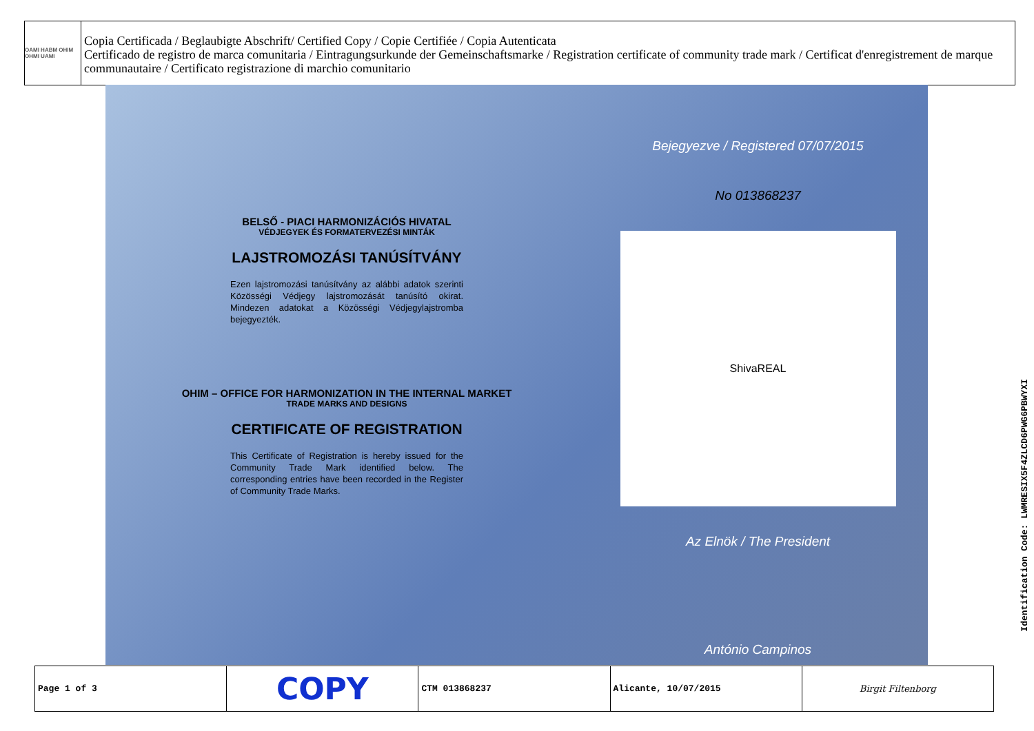OAMI HABM OHIM OHMI UAMI
Copia Certificada / Beglaubigte Abschrift/ Certified Copy / Copie Certifiée / Copia Autenticata
Certificado de registro de marca comunitaria / Eintragungsurkunde der Gemeinschaftsmarke / Registration certificate of community trade mark / Certificat d'enregistrement de marque communautaire / Certificato registrazione di marchio comunitario
BELSŐ - PIACI HARMONIZÁCIÓS HIVATAL
VÉDJEGYEK ÉS FORMATERVEZÉSI MINTÁK
LAJSTROMOZÁSI TANÚSÍTVÁNY
Ezen lajstromozási tanúsítvány az alábbi adatok szerinti Közösségi Védjegy lajstromozását tanúsító okirat. Mindezen adatokat a Közösségi Védjegylajstromba bejegyezték.
OHIM – OFFICE FOR HARMONIZATION IN THE INTERNAL MARKET
TRADE MARKS AND DESIGNS
CERTIFICATE OF REGISTRATION
This Certificate of Registration is hereby issued for the Community Trade Mark identified below. The corresponding entries have been recorded in the Register of Community Trade Marks.
Bejegyezve / Registered 07/07/2015
No 013868237
ShivaREAL
Az Elnök / The President
António Campinos
| Page 1 of 3 | COPY | CTM 013868237 | Alicante, 10/07/2015 | Birgit Filtenborg |
Identification Code: LWMRESIX5F4ZLCD6PWG6PBWYXI